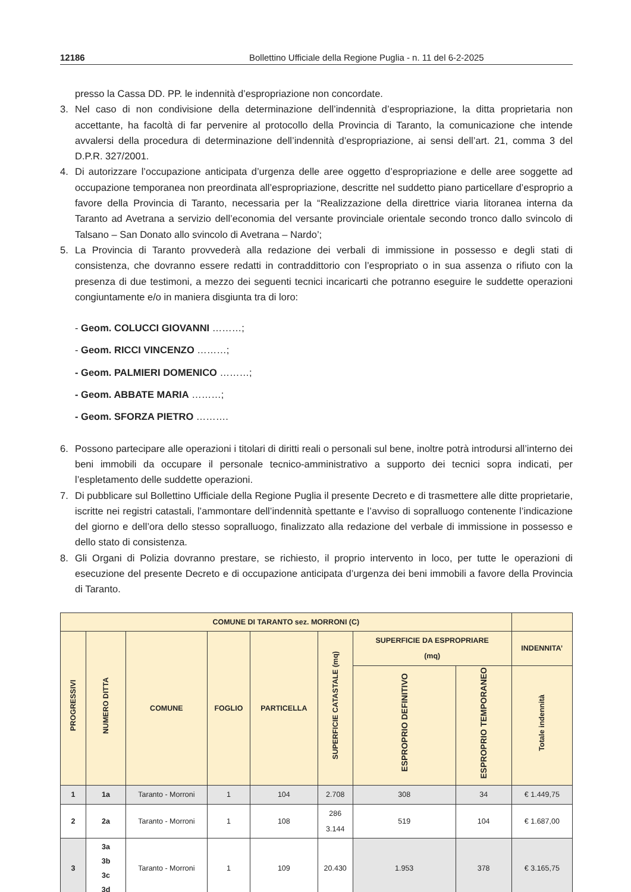12186 Bollettino Ufficiale della Regione Puglia - n. 11 del 6-2-2025
presso la Cassa DD. PP. le indennità d’espropriazione non concordate.
3. Nel caso di non condivisione della determinazione dell’indennità d’espropriazione, la ditta proprietaria non accettante, ha facoltà di far pervenire al protocollo della Provincia di Taranto, la comunicazione che intende avvalersi della procedura di determinazione dell’indennità d’espropriazione, ai sensi dell’art. 21, comma 3 del D.P.R. 327/2001.
4. Di autorizzare l’occupazione anticipata d’urgenza delle aree oggetto d’espropriazione e delle aree soggette ad occupazione temporanea non preordinata all’espropriazione, descritte nel suddetto piano particellare d’esproprio a favore della Provincia di Taranto, necessaria per la “Realizzazione della direttrice viaria litoranea interna da Taranto ad Avetrana a servizio dell’economia del versante provinciale orientale secondo tronco dallo svincolo di Talsano – San Donato allo svincolo di Avetrana – Nardo’;
5. La Provincia di Taranto provvederà alla redazione dei verbali di immissione in possesso e degli stati di consistenza, che dovranno essere redatti in contraddittorio con l’espropriato o in sua assenza o rifiuto con la presenza di due testimoni, a mezzo dei seguenti tecnici incaricarti che potranno eseguire le suddette operazioni congiuntamente e/o in maniera disgiunta tra di loro:
- Geom. COLUCCI GIOVANNI ………;
- Geom. RICCI VINCENZO ………;
- Geom. PALMIERI DOMENICO ………;
- Geom. ABBATE MARIA ………;
- Geom. SFORZA PIETRO ……….
6. Possono partecipare alle operazioni i titolari di diritti reali o personali sul bene, inoltre potrà introdursi all’interno dei beni immobili da occupare il personale tecnico-amministrativo a supporto dei tecnici sopra indicati, per l’espletamento delle suddette operazioni.
7. Di pubblicare sul Bollettino Ufficiale della Regione Puglia il presente Decreto e di trasmettere alle ditte proprietarie, iscritte nei registri catastali, l’ammontare dell’indennità spettante e l’avviso di sopralluogo contenente l’indicazione del giorno e dell’ora dello stesso sopralluogo, finalizzato alla redazione del verbale di immissione in possesso e dello stato di consistenza.
8. Gli Organi di Polizia dovranno prestare, se richiesto, il proprio intervento in loco, per tutte le operazioni di esecuzione del presente Decreto e di occupazione anticipata d’urgenza dei beni immobili a favore della Provincia di Taranto.
| COMUNE DI TARANTO sez. MORRONI (C) | | | | | | | | |
| --- | --- | --- | --- | --- | --- | --- | --- | --- |
| PROGRESSIVI | NUMERO DITTA | COMUNE | FOGLIO | PARTICELLA | SUPERFICIE CATASTALE (mq) | SUPERFICIE DA ESPROPRIARE (mq) | | INDENNITA’ |
| | | | | | | ESPROPRIO DEFINITIVO | ESPROPRIO TEMPORANEO | Totale indennità |
| 1 | 1a | Taranto - Morroni | 1 | 104 | 2.708 | 308 | 34 | € 1.449,75 |
| 2 | 2a | Taranto - Morroni | 1 | 108 | 286 3.144 | 519 | 104 | € 1.687,00 |
| 3 | 3a 3b 3c 3d | Taranto - Morroni | 1 | 109 | 20.430 | 1.953 | 378 | € 3.165,75 |